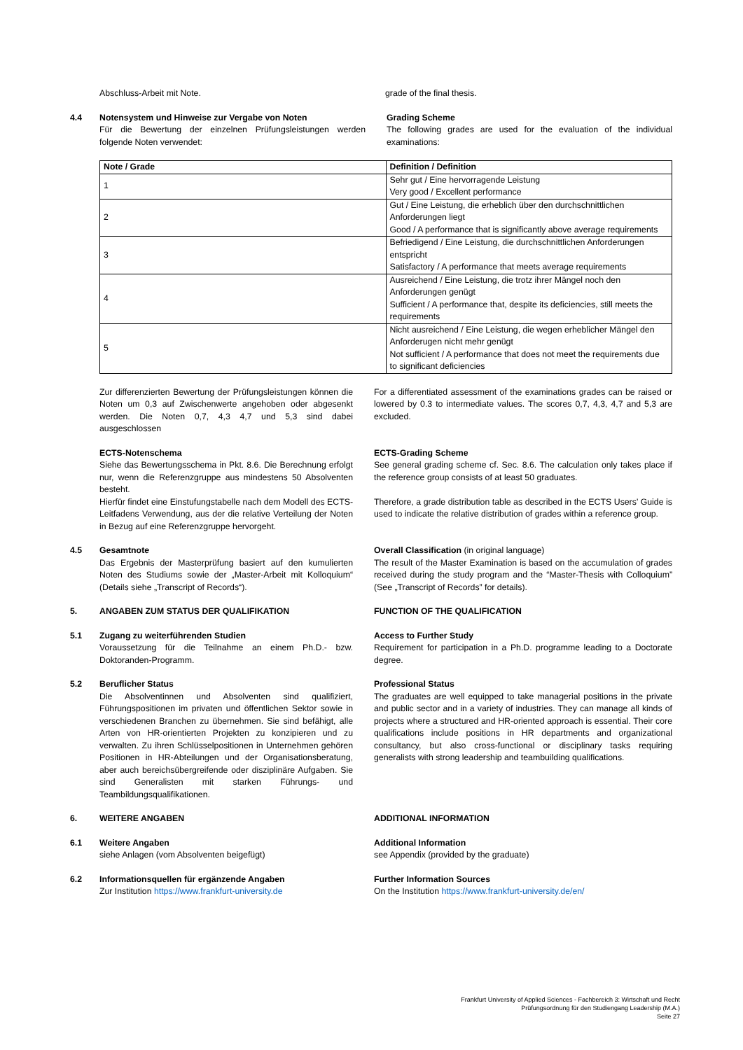Abschluss-Arbeit mit Note. grade of the final thesis.
4.4 Notensystem und Hinweise zur Vergabe von Noten
Für die Bewertung der einzelnen Prüfungsleistungen werden folgende Noten verwendet:
Grading Scheme
The following grades are used for the evaluation of the individual examinations:
| Note / Grade | Definition / Definition |
| --- | --- |
| 1 | Sehr gut / Eine hervorragende Leistung Very good / Excellent performance |
| 2 | Gut / Eine Leistung, die erheblich über den durchschnittlichen Anforderungen liegt Good / A performance that is significantly above average requirements |
| 3 | Befriedigend / Eine Leistung, die durchschnittlichen Anforderungen entspricht Satisfactory / A performance that meets average requirements |
| 4 | Ausreichend / Eine Leistung, die trotz ihrer Mängel noch den Anforderungen genügt Sufficient / A performance that, despite its deficiencies, still meets the requirements |
| 5 | Nicht ausreichend / Eine Leistung, die wegen erheblicher Mängel den Anforderugen nicht mehr genügt Not sufficient / A performance that does not meet the requirements due to significant deficiencies |
Zur differenzierten Bewertung der Prüfungsleistungen können die Noten um 0,3 auf Zwischenwerte angehoben oder abgesenkt werden. Die Noten 0,7, 4,3 4,7 und 5,3 sind dabei ausgeschlossen
For a differentiated assessment of the examinations grades can be raised or lowered by 0.3 to intermediate values. The scores 0,7, 4,3, 4,7 and 5,3 are excluded.
ECTS-Notenschema
Siehe das Bewertungsschema in Pkt. 8.6. Die Berechnung erfolgt nur, wenn die Referenzgruppe aus mindestens 50 Absolventen besteht.
Hierfür findet eine Einstufungstabelle nach dem Modell des ECTS-Leitfadens Verwendung, aus der die relative Verteilung der Noten in Bezug auf eine Referenzgruppe hervorgeht.
ECTS-Grading Scheme
See general grading scheme cf. Sec. 8.6. The calculation only takes place if the reference group consists of at least 50 graduates.
Therefore, a grade distribution table as described in the ECTS Users’ Guide is used to indicate the relative distribution of grades within a reference group.
4.5 Gesamtnote
Das Ergebnis der Masterprüfung basiert auf den kumulierten Noten des Studiums sowie der „Master-Arbeit mit Kolloquium“ (Details siehe „Transcript of Records“).
Overall Classification (in original language)
The result of the Master Examination is based on the accumulation of grades received during the study program and the “Master-Thesis with Colloquium” (See „Transcript of Records” for details).
5. ANGABEN ZUM STATUS DER QUALIFIKATION FUNCTION OF THE QUALIFICATION
5.1 Zugang zu weiterführenden Studien
Voraussetzung für die Teilnahme an einem Ph.D.- bzw. Doktoranden-Programm.
Access to Further Study
Requirement for participation in a Ph.D. programme leading to a Doctorate degree.
5.2 Beruflicher Status
Die Absolventinnen und Absolventen sind qualifiziert, Führungspositionen im privaten und öffentlichen Sektor sowie in verschiedenen Branchen zu übernehmen. Sie sind befähigt, alle Arten von HR-orientierten Projekten zu konzipieren und zu verwalten. Zu ihren Schlüsselpositionen in Unternehmen gehören Positionen in HR-Abteilungen und der Organisationsberatung, aber auch bereichsübergreifende oder disziplinäre Aufgaben. Sie sind Generalisten mit starken Führungs- und Teambildungsqualifikationen.
Professional Status
The graduates are well equipped to take managerial positions in the private and public sector and in a variety of industries. They can manage all kinds of projects where a structured and HR-oriented approach is essential. Their core qualifications include positions in HR departments and organizational consultancy, but also cross-functional or disciplinary tasks requiring generalists with strong leadership and teambuilding qualifications.
6. WEITERE ANGABEN ADDITIONAL INFORMATION
6.1 Weitere Angaben
siehe Anlagen (vom Absolventen beigefügt)
Additional Information
see Appendix (provided by the graduate)
6.2 Informationsquellen für ergänzende Angaben
Zur Institution https://www.frankfurt-university.de
Further Information Sources
On the Institution https://www.frankfurt-university.de/en/
Frankfurt University of Applied Sciences - Fachbereich 3: Wirtschaft und Recht
Prüfungsordnung für den Studiengang Leadership (M.A.)
Seite 27